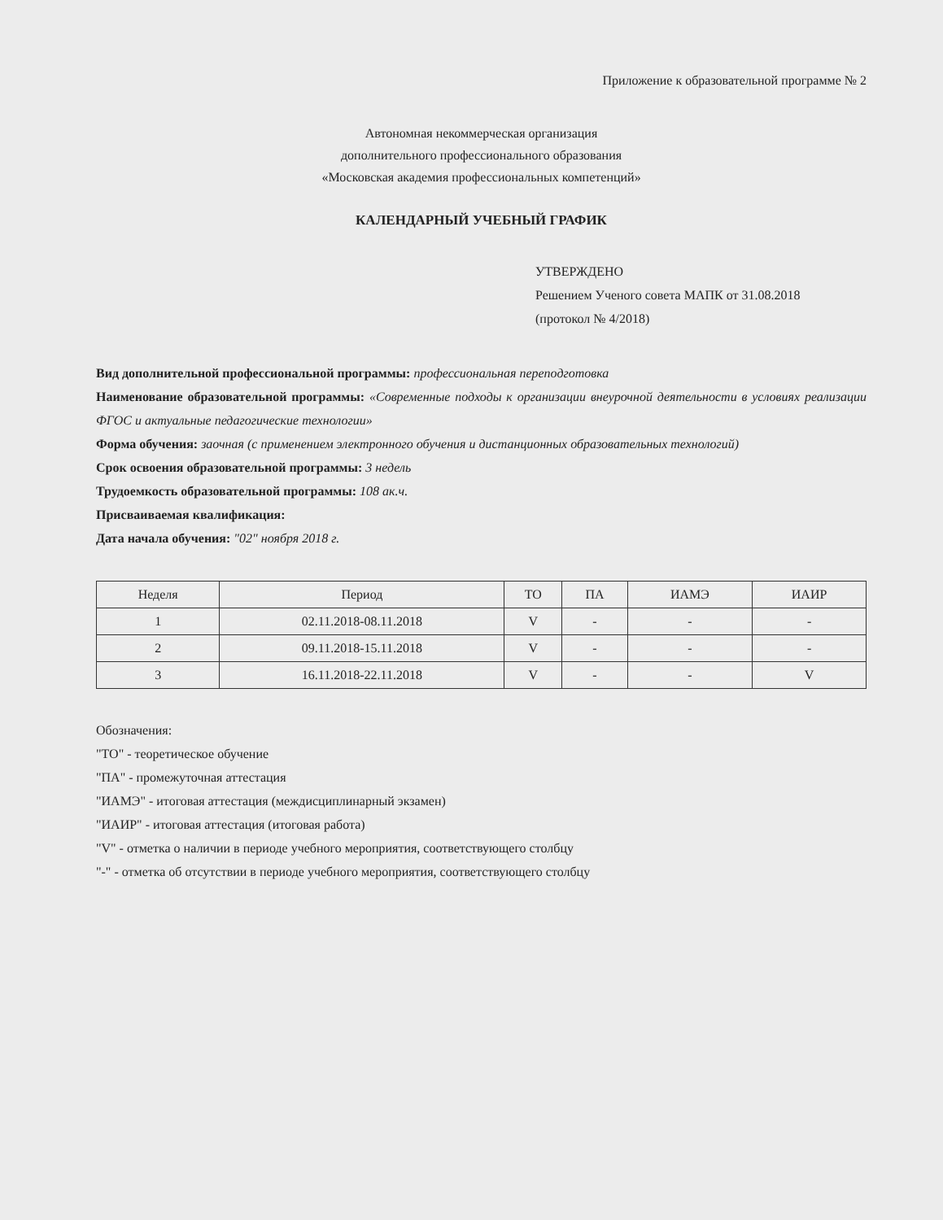Приложение к образовательной программе № 2
Автономная некоммерческая организация
дополнительного профессионального образования
«Московская академия профессиональных компетенций»
КАЛЕНДАРНЫЙ УЧЕБНЫЙ ГРАФИК
УТВЕРЖДЕНО
Решением Ученого совета МАПК от 31.08.2018
(протокол № 4/2018)
Вид дополнительной профессиональной программы: профессиональная переподготовка
Наименование образовательной программы: «Современные подходы к организации внеурочной деятельности в условиях реализации ФГОС и актуальные педагогические технологии»
Форма обучения: заочная (с применением электронного обучения и дистанционных образовательных технологий)
Срок освоения образовательной программы: 3 недель
Трудоемкость образовательной программы: 108 ак.ч.
Присваиваемая квалификация:
Дата начала обучения: "02" ноября 2018 г.
| Неделя | Период | ТО | ПА | ИАМЭ | ИАИР |
| --- | --- | --- | --- | --- | --- |
| 1 | 02.11.2018-08.11.2018 | V | - | - | - |
| 2 | 09.11.2018-15.11.2018 | V | - | - | - |
| 3 | 16.11.2018-22.11.2018 | V | - | - | V |
Обозначения:
"ТО" - теоретическое обучение
"ПА" - промежуточная аттестация
"ИАМЭ" - итоговая аттестация (междисциплинарный экзамен)
"ИАИР" - итоговая аттестация (итоговая работа)
"V" - отметка о наличии в периоде учебного мероприятия, соответствующего столбцу
"-" - отметка об отсутствии в периоде учебного мероприятия, соответствующего столбцу